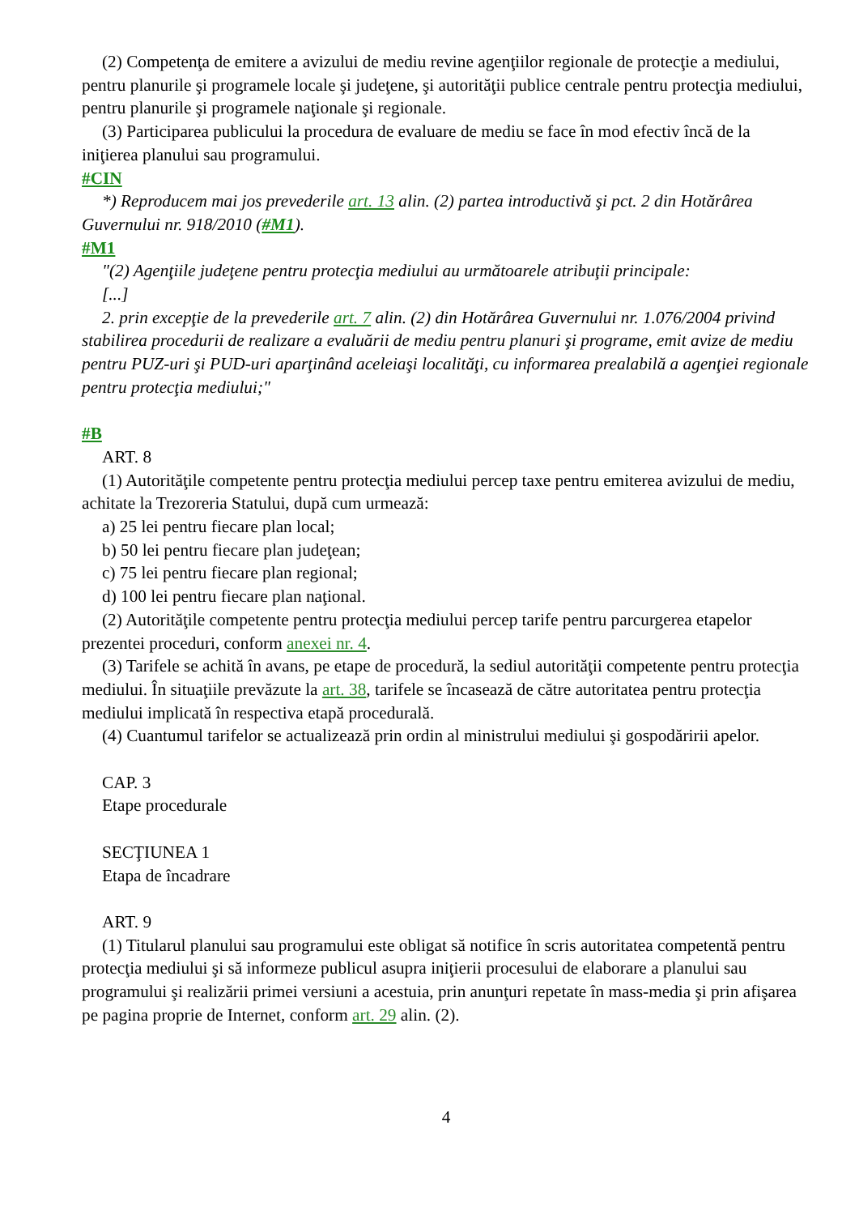(2) Competenţa de emitere a avizului de mediu revine agenţiilor regionale de protecţie a mediului, pentru planurile şi programele locale şi judeţene, şi autorităţii publice centrale pentru protecţia mediului, pentru planurile şi programele naţionale şi regionale.
(3) Participarea publicului la procedura de evaluare de mediu se face în mod efectiv încă de la iniţierea planului sau programului.
#CIN
*) Reproducem mai jos prevederile art. 13 alin. (2) partea introductivă şi pct. 2 din Hotărârea Guvernului nr. 918/2010 (#M1).
#M1
"(2) Agenţiile judeţene pentru protecţia mediului au următoarele atribuţii principale:
[...]
2. prin excepţie de la prevederile art. 7 alin. (2) din Hotărârea Guvernului nr. 1.076/2004 privind stabilirea procedurii de realizare a evaluării de mediu pentru planuri şi programe, emit avize de mediu pentru PUZ-uri şi PUD-uri aparţinând aceleiaşi localităţi, cu informarea prealabilă a agenţiei regionale pentru protecţia mediului;"
#B
ART. 8
(1) Autorităţile competente pentru protecţia mediului percep taxe pentru emiterea avizului de mediu, achitate la Trezoreria Statului, după cum urmează:
a) 25 lei pentru fiecare plan local;
b) 50 lei pentru fiecare plan judeţean;
c) 75 lei pentru fiecare plan regional;
d) 100 lei pentru fiecare plan naţional.
(2) Autorităţile competente pentru protecţia mediului percep tarife pentru parcurgerea etapelor prezentei proceduri, conform anexei nr. 4.
(3) Tarifele se achită în avans, pe etape de procedură, la sediul autorităţii competente pentru protecţia mediului. În situaţiile prevăzute la art. 38, tarifele se încasează de către autoritatea pentru protecţia mediului implicată în respectiva etapă procedurală.
(4) Cuantumul tarifelor se actualizează prin ordin al ministrului mediului şi gospodăririi apelor.
CAP. 3
Etape procedurale
SECŢIUNEA 1
Etapa de încadrare
ART. 9
(1) Titularul planului sau programului este obligat să notifice în scris autoritatea competentă pentru protecţia mediului şi să informeze publicul asupra iniţierii procesului de elaborare a planului sau programului şi realizării primei versiuni a acestuia, prin anunţuri repetate în mass-media şi prin afişarea pe pagina proprie de Internet, conform art. 29 alin. (2).
4